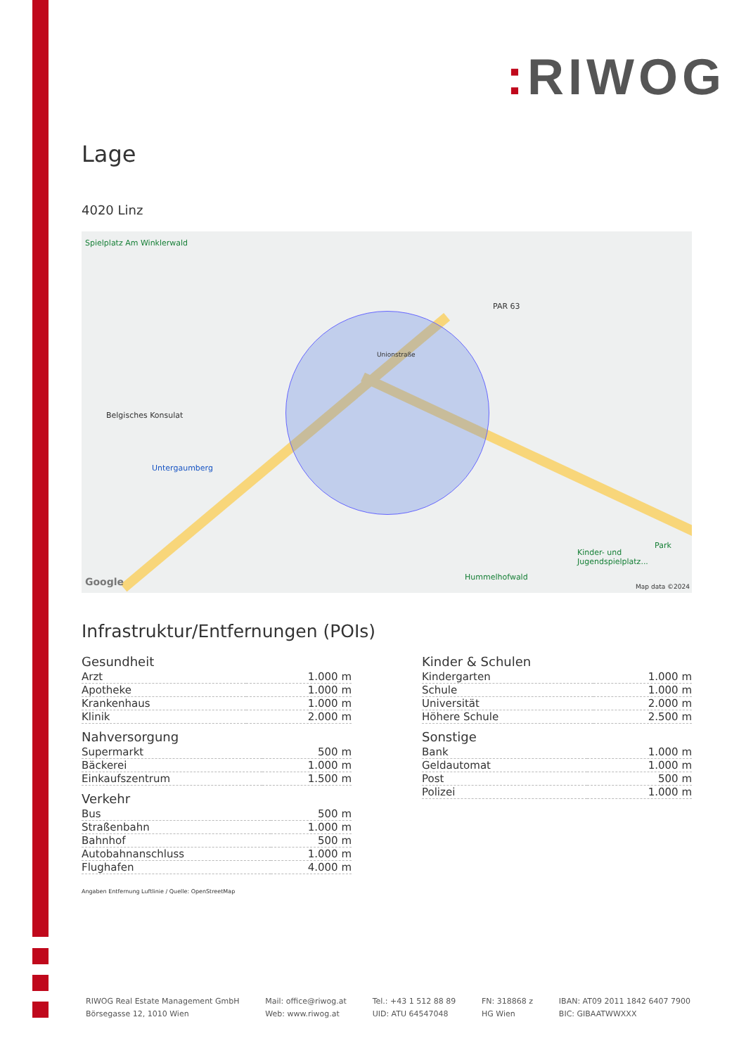: RIWOG
Lage
4020 Linz
Spielplatz Am Winklerwald
Belgisches Konsulat
Untergaumberg
PAR 63
Unionstraße
Hummelhofwald
Kinder- und Jugendspielplatz...
Park
Google Map data ©2024
Infrastruktur/Entfernungen (POIs)
Gesundheit
| Arzt | 1.000 m |
| Apotheke | 1.000 m |
| Krankenhaus | 1.000 m |
| Klinik | 2.000 m |
Nahversorgung
| Supermarkt | 500 m |
| Bäckerei | 1.000 m |
| Einkaufszentrum | 1.500 m |
Verkehr
| Bus | 500 m |
| Straßenbahn | 1.000 m |
| Bahnhof | 500 m |
| Autobahnanschluss | 1.000 m |
| Flughafen | 4.000 m |
Kinder & Schulen
| Kindergarten | 1.000 m |
| Schule | 1.000 m |
| Universität | 2.000 m |
| Höhere Schule | 2.500 m |
Sonstige
| Bank | 1.000 m |
| Geldautomat | 1.000 m |
| Post | 500 m |
| Polizei | 1.000 m |
Angaben Entfernung Luftlinie / Quelle: OpenStreetMap
RIWOG Real Estate Management GmbH
Börsegasse 12, 1010 Wien
Mail: office@riwog.at
Web: www.riwog.at
Tel.: +43 1 512 88 89
UID: ATU 64547048
FN: 318868 z
HG Wien
IBAN: AT09 2011 1842 6407 7900
BIC: GIBAATWWXXX